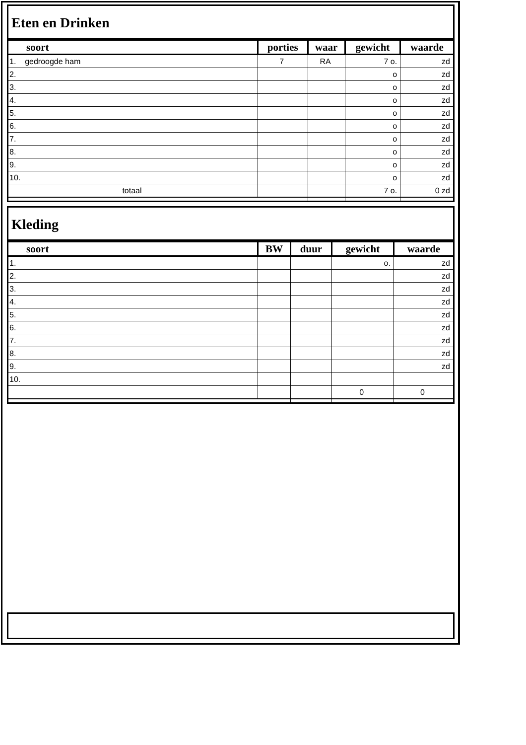Eten en Drinken
| soort | porties | waar | gewicht | waarde |
| --- | --- | --- | --- | --- |
| 1. gedroogde ham | 7 | RA | 7 o. | zd |
| 2. | | | o | zd |
| 3. | | | o | zd |
| 4. | | | o | zd |
| 5. | | | o | zd |
| 6. | | | o | zd |
| 7. | | | o | zd |
| 8. | | | o | zd |
| 9. | | | o | zd |
| 10. | | | o | zd |
| totaal | | | 7 o. | 0 zd |
Kleding
| soort | BW | duur | gewicht | waarde |
| --- | --- | --- | --- | --- |
| 1. | | | o. | zd |
| 2. | | | | zd |
| 3. | | | | zd |
| 4. | | | | zd |
| 5. | | | | zd |
| 6. | | | | zd |
| 7. | | | | zd |
| 8. | | | | zd |
| 9. | | | | zd |
| 10. | | | | |
| | | | 0 | 0 |